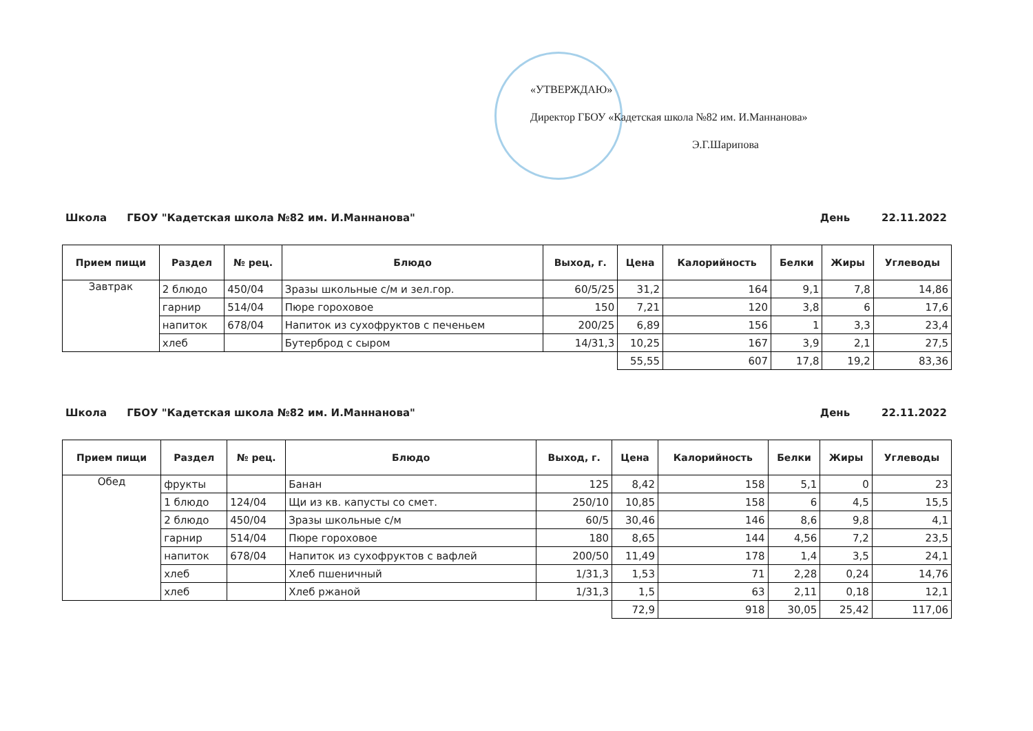«УТВЕРЖДАЮ»
Директор ГБОУ «Кадетская школа №82 им. И.Маннанова»
Э.Г.Шарипова
Школа ГБОУ "Кадетская школа №82 им. И.Маннанова" День 22.11.2022
| Прием пищи | Раздел | № рец. | Блюдо | Выход, г. | Цена | Калорийность | Белки | Жиры | Углеводы |
| --- | --- | --- | --- | --- | --- | --- | --- | --- | --- |
| Завтрак | 2 блюдо | 450/04 | Зразы школьные с/м и зел.гор. | 60/5/25 | 31,2 | 164 | 9,1 | 7,8 | 14,86 |
| | гарнир | 514/04 | Пюре гороховое | 150 | 7,21 | 120 | 3,8 | 6 | 17,6 |
| | напиток | 678/04 | Напиток из сухофруктов с печеньем | 200/25 | 6,89 | 156 | 1 | 3,3 | 23,4 |
| | хлеб | | Бутерброд с сыром | 14/31,3 | 10,25 | 167 | 3,9 | 2,1 | 27,5 |
| | | | | | 55,55 | 607 | 17,8 | 19,2 | 83,36 |
Школа ГБОУ "Кадетская школа №82 им. И.Маннанова" День 22.11.2022
| Прием пищи | Раздел | № рец. | Блюдо | Выход, г. | Цена | Калорийность | Белки | Жиры | Углеводы |
| --- | --- | --- | --- | --- | --- | --- | --- | --- | --- |
| Обед | фрукты | | Банан | 125 | 8,42 | 158 | 5,1 | 0 | 23 |
| | 1 блюдо | 124/04 | Щи из кв. капусты со смет. | 250/10 | 10,85 | 158 | 6 | 4,5 | 15,5 |
| | 2 блюдо | 450/04 | Зразы школьные с/м | 60/5 | 30,46 | 146 | 8,6 | 9,8 | 4,1 |
| | гарнир | 514/04 | Пюре гороховое | 180 | 8,65 | 144 | 4,56 | 7,2 | 23,5 |
| | напиток | 678/04 | Напиток из сухофруктов с вафлей | 200/50 | 11,49 | 178 | 1,4 | 3,5 | 24,1 |
| | хлеб | | Хлеб пшеничный | 1/31,3 | 1,53 | 71 | 2,28 | 0,24 | 14,76 |
| | хлеб | | Хлеб ржаной | 1/31,3 | 1,5 | 63 | 2,11 | 0,18 | 12,1 |
| | | | | | 72,9 | 918 | 30,05 | 25,42 | 117,06 |